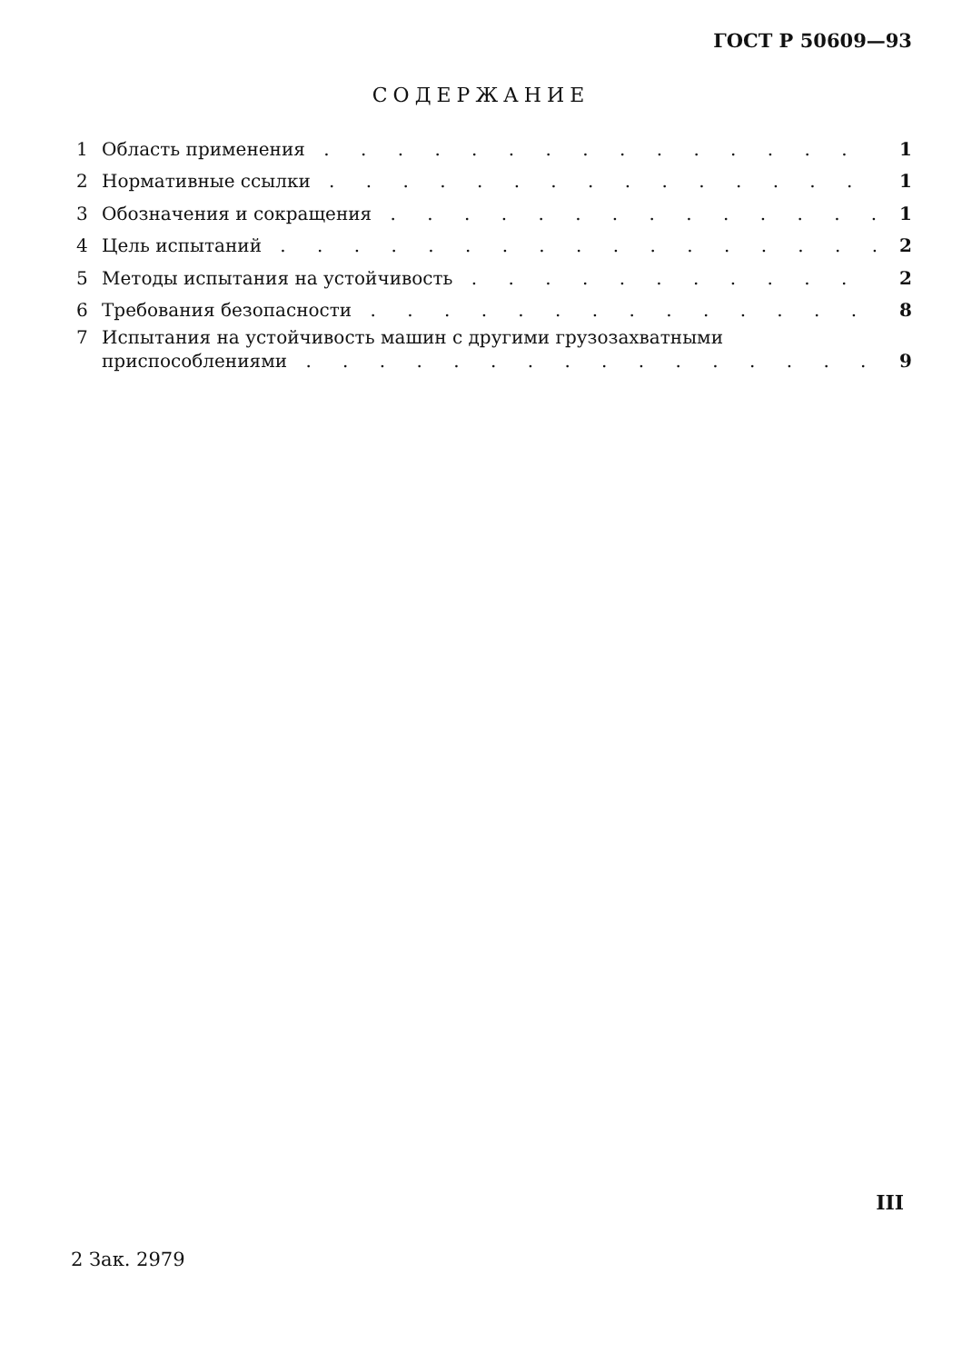ГОСТ Р 50609—93
СОДЕРЖАНИЕ
1 Область применения 1
2 Нормативные ссылки 1
3 Обозначения и сокращения 1
4 Цель испытаний 2
5 Методы испытания на устойчивость 2
6 Требования безопасности 8
7 Испытания на устойчивость машин с другими грузозахватными
приспособлениями 9
III
2 Зак. 2979